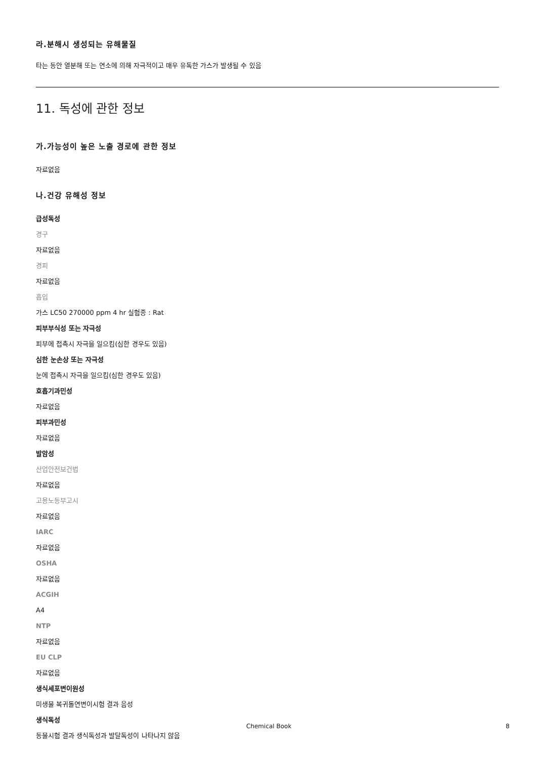라.분해시 생성되는 유해물질
타는 동안 열분해 또는 연소에 의해 자극적이고 매우 유독한 가스가 발생될 수 있음
11. 독성에 관한 정보
가.가능성이 높은 노출 경로에 관한 정보
자료없음
나.건강 유해성 정보
급성독성
경구
자료없음
경피
자료없음
흡입
가스 LC50 270000 ppm 4 hr 실험종 : Rat
피부부식성 또는 자극성
피부에 접촉시 자극을 일으킴(심한 경우도 있음)
심한 눈손상 또는 자극성
눈에 접촉시 자극을 일으킴(심한 경우도 있음)
호흡기과민성
자료없음
피부과민성
자료없음
발암성
산업안전보건법
자료없음
고용노동부고시
자료없음
IARC
자료없음
OSHA
자료없음
ACGIH
A4
NTP
자료없음
EU CLP
자료없음
생식세포변이원성
미생물 복귀돌연변이시험 결과 음성
생식독성
동물시험 결과 생식독성과 발달독성이 나타나지 않음
Chemical Book 8